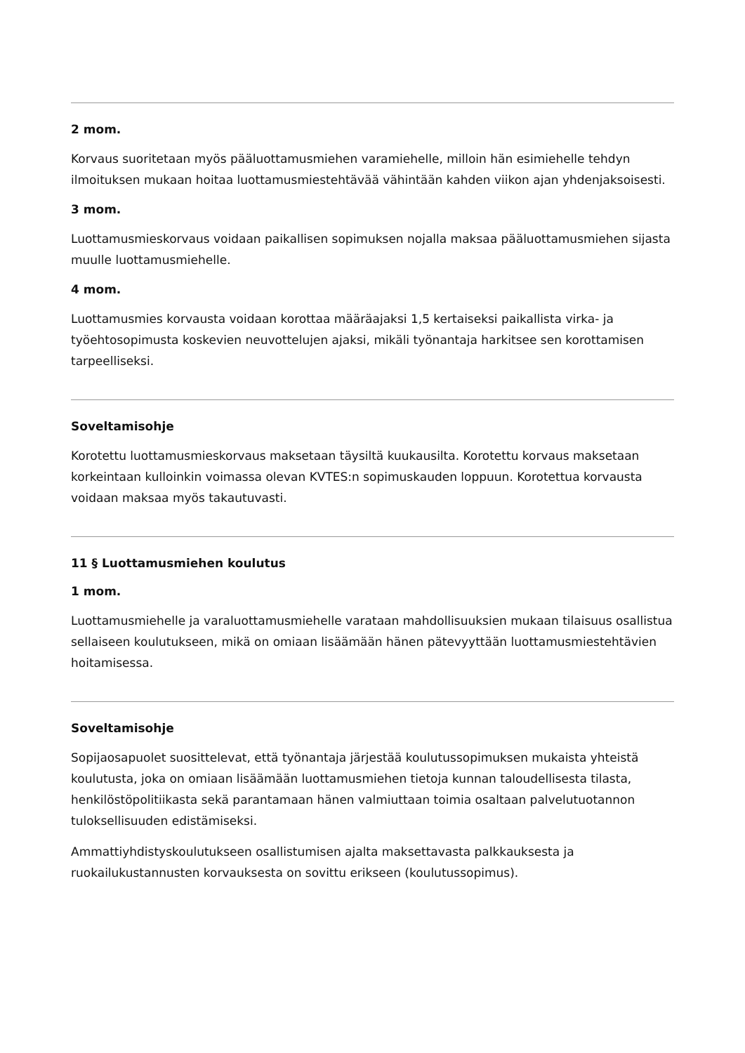2 mom.
Korvaus suoritetaan myös pääluottamusmiehen varamiehelle, milloin hän esimiehelle tehdyn ilmoituksen mukaan hoitaa luottamusmiestehtävää vähintään kahden viikon ajan yhdenjaksoisesti.
3 mom.
Luottamusmieskorvaus voidaan paikallisen sopimuksen nojalla maksaa pääluottamusmiehen sijasta muulle luottamusmiehelle.
4 mom.
Luottamusmies korvausta voidaan korottaa määräajaksi 1,5 kertaiseksi paikallista virka- ja työehtosopimusta koskevien neuvottelujen ajaksi, mikäli työnantaja harkitsee sen korottamisen tarpeelliseksi.
Soveltamisohje
Korotettu luottamusmieskorvaus maksetaan täysiltä kuukausilta. Korotettu korvaus maksetaan korkeintaan kulloinkin voimassa olevan KVTES:n sopimuskauden loppuun. Korotettua korvausta voidaan maksaa myös takautuvasti.
11 § Luottamusmiehen koulutus
1 mom.
Luottamusmiehelle ja varaluottamusmiehelle varataan mahdollisuuksien mukaan tilaisuus osallistua sellaiseen koulutukseen, mikä on omiaan lisäämään hänen pätevyyttään luottamusmiestehtävien hoitamisessa.
Soveltamisohje
Sopijaosapuolet suosittelevat, että työnantaja järjestää koulutussopimuksen mukaista yhteistä koulutusta, joka on omiaan lisäämään luottamusmiehen tietoja kunnan taloudellisesta tilasta, henkilöstöpolitiikasta sekä parantamaan hänen valmiuttaan toimia osaltaan palvelutuotannon tuloksellisuuden edistämiseksi.
Ammattiyhdistyskoulutukseen osallistumisen ajalta maksettavasta palkkauksesta ja ruokailukustannusten korvauksesta on sovittu erikseen (koulutussopimus).